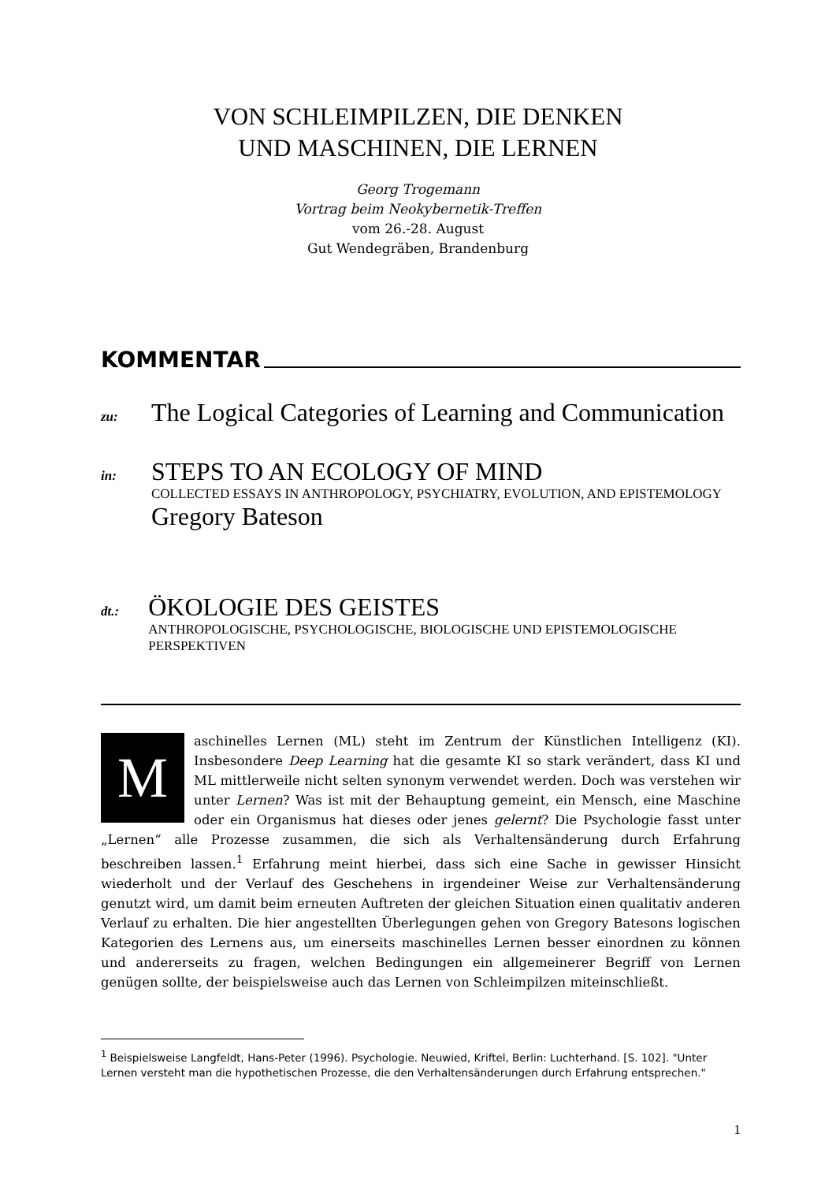VON SCHLEIMPILZEN, DIE DENKEN
UND MASCHINEN, DIE LERNEN
Georg Trogemann
Vortrag beim Neokybernetik-Treffen
vom 26.-28. August
Gut Wendegräben, Brandenburg
KOMMENTAR
zu:
The Logical Categories of Learning and Communication
in:
STEPS TO AN ECOLOGY OF MIND
COLLECTED ESSAYS IN ANTHROPOLOGY, PSYCHIATRY, EVOLUTION, AND EPISTEMOLOGY
Gregory Bateson
dt.:
ÖKOLOGIE DES GEISTES
ANTHROPOLOGISCHE, PSYCHOLOGISCHE, BIOLOGISCHE UND EPISTEMOLOGISCHE PERSPEKTIVEN
M
aschinelles Lernen (ML) steht im Zentrum der Künstlichen Intelligenz (KI). Insbesondere Deep Learning hat die gesamte KI so stark verändert, dass KI und ML mittlerweile nicht selten synonym verwendet werden. Doch was verstehen wir unter Lernen? Was ist mit der Behauptung gemeint, ein Mensch, eine Maschine oder ein Organismus hat dieses oder jenes gelernt? Die Psychologie fasst unter „Lernen“ alle Prozesse zusammen, die sich als Verhaltensänderung durch Erfahrung beschreiben lassen.<sup>1</sup> Erfahrung meint hierbei, dass sich eine Sache in gewisser Hinsicht wiederholt und der Verlauf des Geschehens in irgendeiner Weise zur Verhaltensänderung genutzt wird, um damit beim erneuten Auftreten der gleichen Situation einen qualitativ anderen Verlauf zu erhalten. Die hier angestellten Überlegungen gehen von Gregory Batesons logischen Kategorien des Lernens aus, um einerseits maschinelles Lernen besser einordnen zu können und andererseits zu fragen, welchen Bedingungen ein allgemeinerer Begriff von Lernen genügen sollte, der beispielsweise auch das Lernen von Schleimpilzen miteinschließt.
<sup>1</sup> Beispielsweise Langfeldt, Hans-Peter (1996). Psychologie. Neuwied, Kriftel, Berlin: Luchterhand. [S. 102]. "Unter Lernen versteht man die hypothetischen Prozesse, die den Verhaltensänderungen durch Erfahrung entsprechen."
1